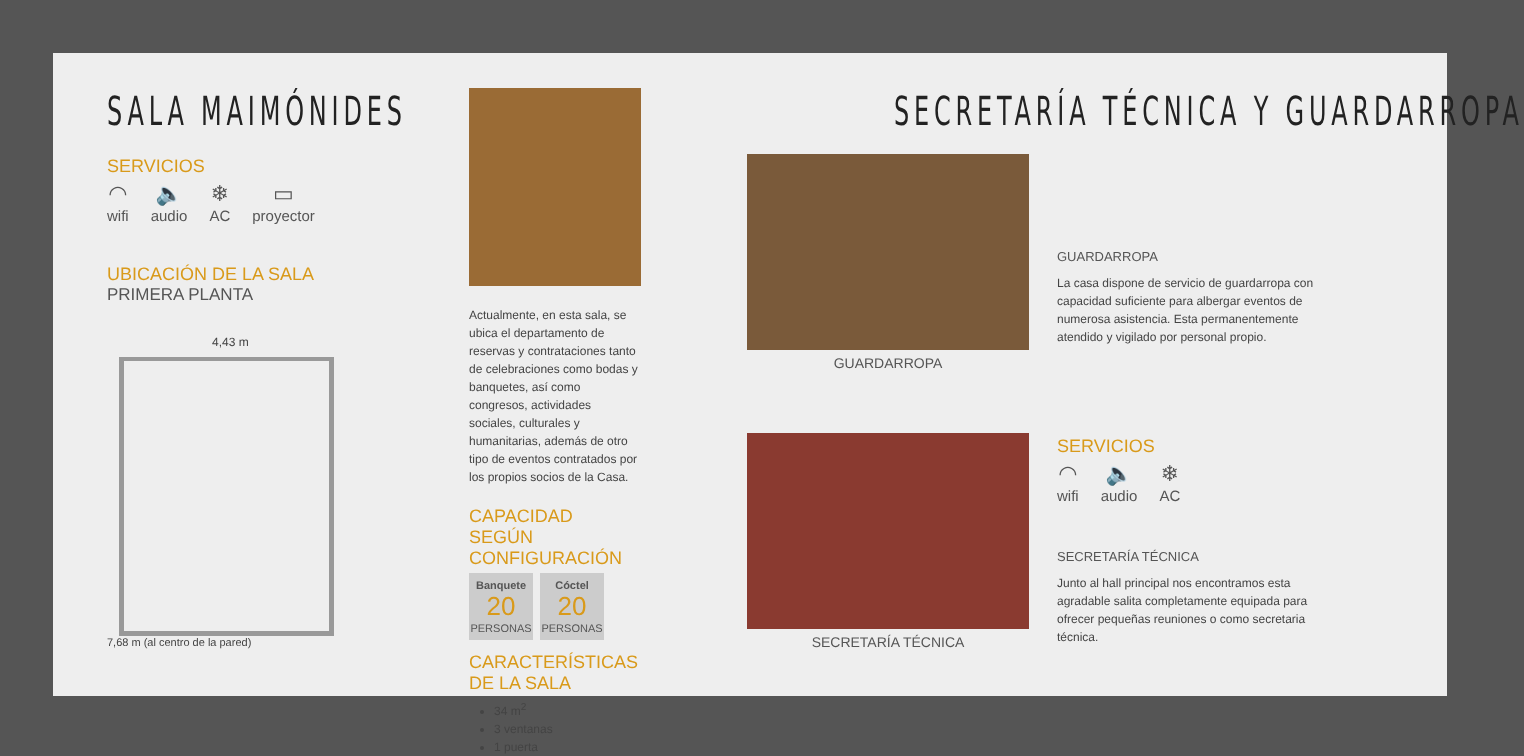SALA MAIMÓNIDES
SERVICIOS
◠
wifi
🔈
audio
❄
AC
▭
proyector
UBICACIÓN DE LA SALA
PRIMERA PLANTA
4,43 m
7,68 m (al centro de la pared)
Actualmente, en esta sala, se ubica el departamento de reservas y contrataciones tanto de celebraciones como bodas y banquetes, así como congresos, actividades sociales, culturales y humanitarias, además de otro tipo de eventos contratados por los propios socios de la Casa.
CAPACIDAD SEGÚN CONFIGURACIÓN
| Banquete 20 PERSONAS | Cóctel 20 PERSONAS |
CARACTERÍSTICAS
DE LA SALA
34 m<sup>2</sup>
3 ventanas
1 puerta
SECRETARÍA TÉCNICA Y GUARDARROPA
GUARDARROPA
SECRETARÍA TÉCNICA
GUARDARROPA
La casa dispone de servicio de guardarropa con capacidad suficiente para albergar eventos de numerosa asistencia. Esta permanentemente atendido y vigilado por personal propio.
SERVICIOS
◠
wifi
🔈
audio
❄
AC
SECRETARÍA TÉCNICA
Junto al hall principal nos encontramos esta agradable salita completamente equipada para ofrecer pequeñas reuniones o como secretaria técnica.